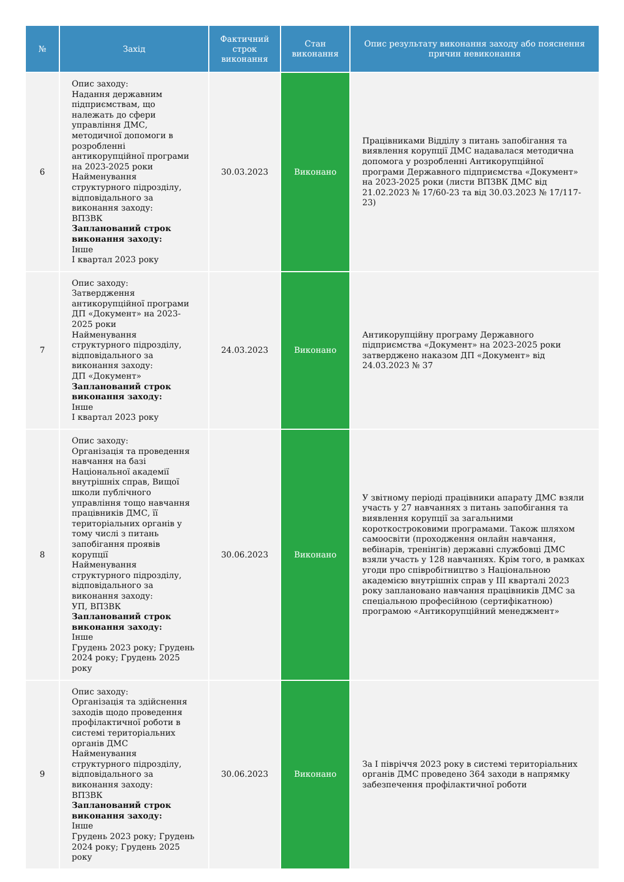| № | Захід | Фактичний строк виконання | Стан виконання | Опис результату виконання заходу або пояснення причин невиконання |
| --- | --- | --- | --- | --- |
| 6 | Опис заходу: Надання державним підприємствам, що належать до сфери управління ДМС, методичної допомоги в розробленні антикорупційної програми на 2023-2025 роки Найменування структурного підрозділу, відповідального за виконання заходу: ВПЗВК Запланований строк виконання заходу: Інше І квартал 2023 року | 30.03.2023 | Виконано | Працівниками Відділу з питань запобігання та виявлення корупції ДМС надавалася методична допомога у розробленні Антикорупційної програми Державного підприємства «Документ» на 2023-2025 роки (листи ВПЗВК ДМС від 21.02.2023 № 17/60-23 та від 30.03.2023 № 17/117-23) |
| 7 | Опис заходу: Затвердження антикорупційної програми ДП «Документ» на 2023-2025 роки Найменування структурного підрозділу, відповідального за виконання заходу: ДП «Документ» Запланований строк виконання заходу: Інше І квартал 2023 року | 24.03.2023 | Виконано | Антикорупційну програму Державного підприємства «Документ» на 2023-2025 роки затверджено наказом ДП «Документ» від 24.03.2023 № 37 |
| 8 | Опис заходу: Організація та проведення навчання на базі Національної академії внутрішніх справ, Вищої школи публічного управління тощо навчання працівників ДМС, її територіальних органів у тому числі з питань запобігання проявів корупції Найменування структурного підрозділу, відповідального за виконання заходу: УП, ВПЗВК Запланований строк виконання заходу: Інше Грудень 2023 року; Грудень 2024 року; Грудень 2025 року | 30.06.2023 | Виконано | У звітному періоді працівники апарату ДМС взяли участь у 27 навчаннях з питань запобігання та виявлення корупції за загальними короткостроковими програмами. Також шляхом самоосвіти (проходження онлайн навчання, вебінарів, тренінгів) державні службовці ДМС взяли участь у 128 навчаннях. Крім того, в рамках угоди про співробітництво з Національною академією внутрішніх справ у ІІІ кварталі 2023 року заплановано навчання працівників ДМС за спеціальною професійною (сертифікатною) програмою «Антикорупційний менеджмент» |
| 9 | Опис заходу: Організація та здійснення заходів щодо проведення профілактичної роботи в системі територіальних органів ДМС Найменування структурного підрозділу, відповідального за виконання заходу: ВПЗВК Запланований строк виконання заходу: Інше Грудень 2023 року; Грудень 2024 року; Грудень 2025 року | 30.06.2023 | Виконано | За І півріччя 2023 року в системі територіальних органів ДМС проведено 364 заходи в напрямку забезпечення профілактичної роботи |